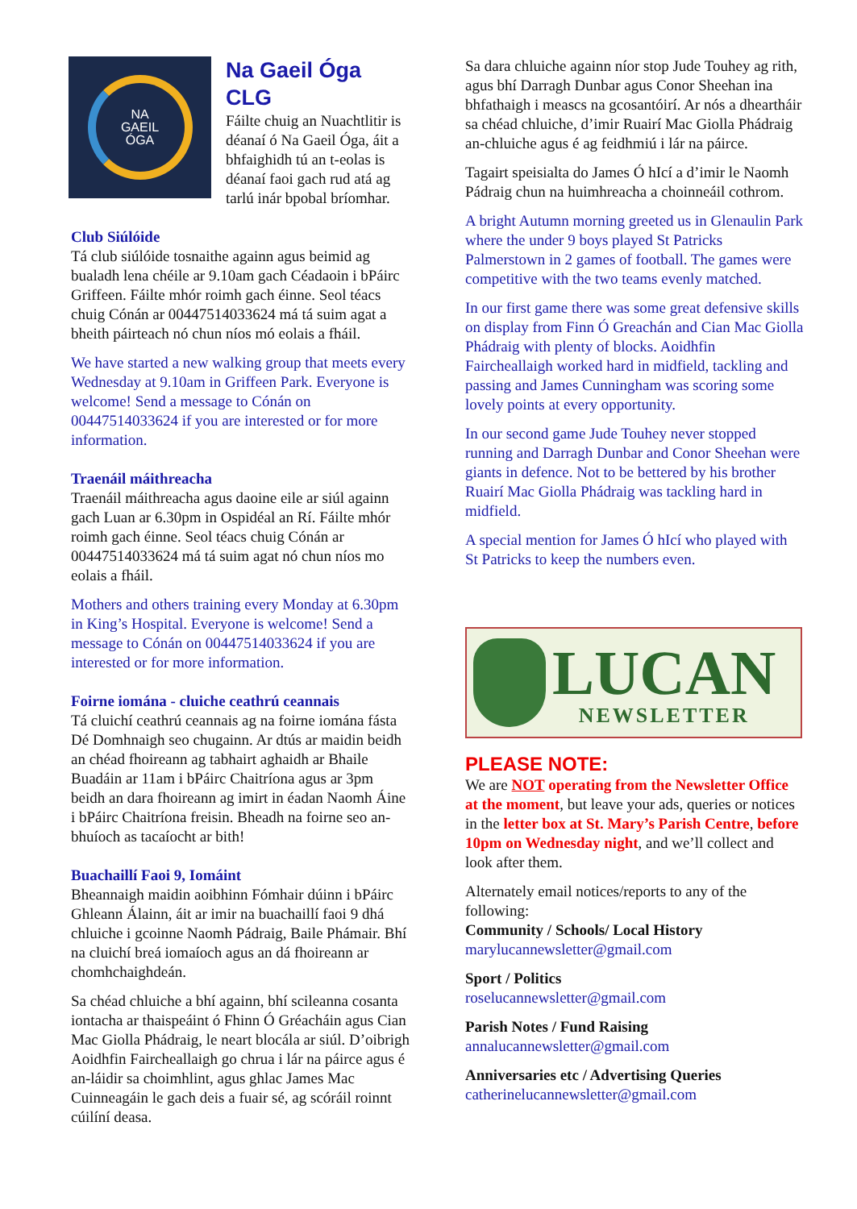NA
GAEIL
ÓGA
Na Gaeil Óga CLG
Fáilte chuig an Nuachtlitir is déanaí ó Na Gaeil Óga, áit a bhfaighidh tú an t-eolas is déanaí faoi gach rud atá ag tarlú inár bpobal bríomhar.
Club Siúlóide
Tá club siúlóide tosnaithe againn agus beimid ag bualadh lena chéile ar 9.10am gach Céadaoin i bPáirc Griffeen. Fáilte mhór roimh gach éinne. Seol téacs chuig Cónán ar 00447514033624 má tá suim agat a bheith páirteach nó chun níos mó eolais a fháil.
We have started a new walking group that meets every Wednesday at 9.10am in Griffeen Park. Everyone is welcome! Send a message to Cónán on 00447514033624 if you are interested or for more information.
Traenáil máithreacha
Traenáil máithreacha agus daoine eile ar siúl againn gach Luan ar 6.30pm in Ospidéal an Rí. Fáilte mhór roimh gach éinne. Seol téacs chuig Cónán ar 00447514033624 má tá suim agat nó chun níos mo eolais a fháil.
Mothers and others training every Monday at 6.30pm in King’s Hospital. Everyone is welcome! Send a message to Cónán on 00447514033624 if you are interested or for more information.
Foirne iomána - cluiche ceathrú ceannais
Tá cluichí ceathrú ceannais ag na foirne iomána fásta Dé Domhnaigh seo chugainn. Ar dtús ar maidin beidh an chéad fhoireann ag tabhairt aghaidh ar Bhaile Buadáin ar 11am i bPáirc Chaitríona agus ar 3pm beidh an dara fhoireann ag imirt in éadan Naomh Áine i bPáirc Chaitríona freisin. Bheadh na foirne seo an-bhuíoch as tacaíocht ar bith!
Buachaillí Faoi 9, Iomáint
Bheannaigh maidin aoibhinn Fómhair dúinn i bPáirc Ghleann Álainn, áit ar imir na buachaillí faoi 9 dhá chluiche i gcoinne Naomh Pádraig, Baile Phámair. Bhí na cluichí breá iomaíoch agus an dá fhoireann ar chomhchaighdeán.
Sa chéad chluiche a bhí againn, bhí scileanna cosanta iontacha ar thaispeáint ó Fhinn Ó Gréacháin agus Cian Mac Giolla Phádraig, le neart blocála ar siúl. D’oibrigh Aoidhfin Faircheallaigh go chrua i lár na páirce agus é an-láidir sa choimhlint, agus ghlac James Mac Cuinneagáin le gach deis a fuair sé, ag scóráil roinnt cúilíní deasa.
Sa dara chluiche againn níor stop Jude Touhey ag rith, agus bhí Darragh Dunbar agus Conor Sheehan ina bhfathaigh i meascs na gcosantóirí. Ar nós a dheartháir sa chéad chluiche, d’imir Ruairí Mac Giolla Phádraig an-chluiche agus é ag feidhmiú i lár na páirce.
Tagairt speisialta do James Ó hIcí a d’imir le Naomh Pádraig chun na huimhreacha a choinneáil cothrom.
A bright Autumn morning greeted us in Glenaulin Park where the under 9 boys played St Patricks Palmerstown in 2 games of football. The games were competitive with the two teams evenly matched.
In our first game there was some great defensive skills on display from Finn Ó Greachán and Cian Mac Giolla Phádraig with plenty of blocks. Aoidhfin Faircheallaigh worked hard in midfield, tackling and passing and James Cunningham was scoring some lovely points at every opportunity.
In our second game Jude Touhey never stopped running and Darragh Dunbar and Conor Sheehan were giants in defence. Not to be bettered by his brother Ruairí Mac Giolla Phádraig was tackling hard in midfield.
A special mention for James Ó hIcí who played with St Patricks to keep the numbers even.
LUCAN
NEWSLETTER
PLEASE NOTE:
We are NOT operating from the Newsletter Office at the moment, but leave your ads, queries or notices in the letter box at St. Mary’s Parish Centre, before 10pm on Wednesday night, and we’ll collect and look after them.
Alternately email notices/reports to any of the following:
Community / Schools/ Local History
marylucannewsletter@gmail.com
Sport / Politics
roselucannewsletter@gmail.com
Parish Notes / Fund Raising
annalucannewsletter@gmail.com
Anniversaries etc / Advertising Queries
catherinelucannewsletter@gmail.com